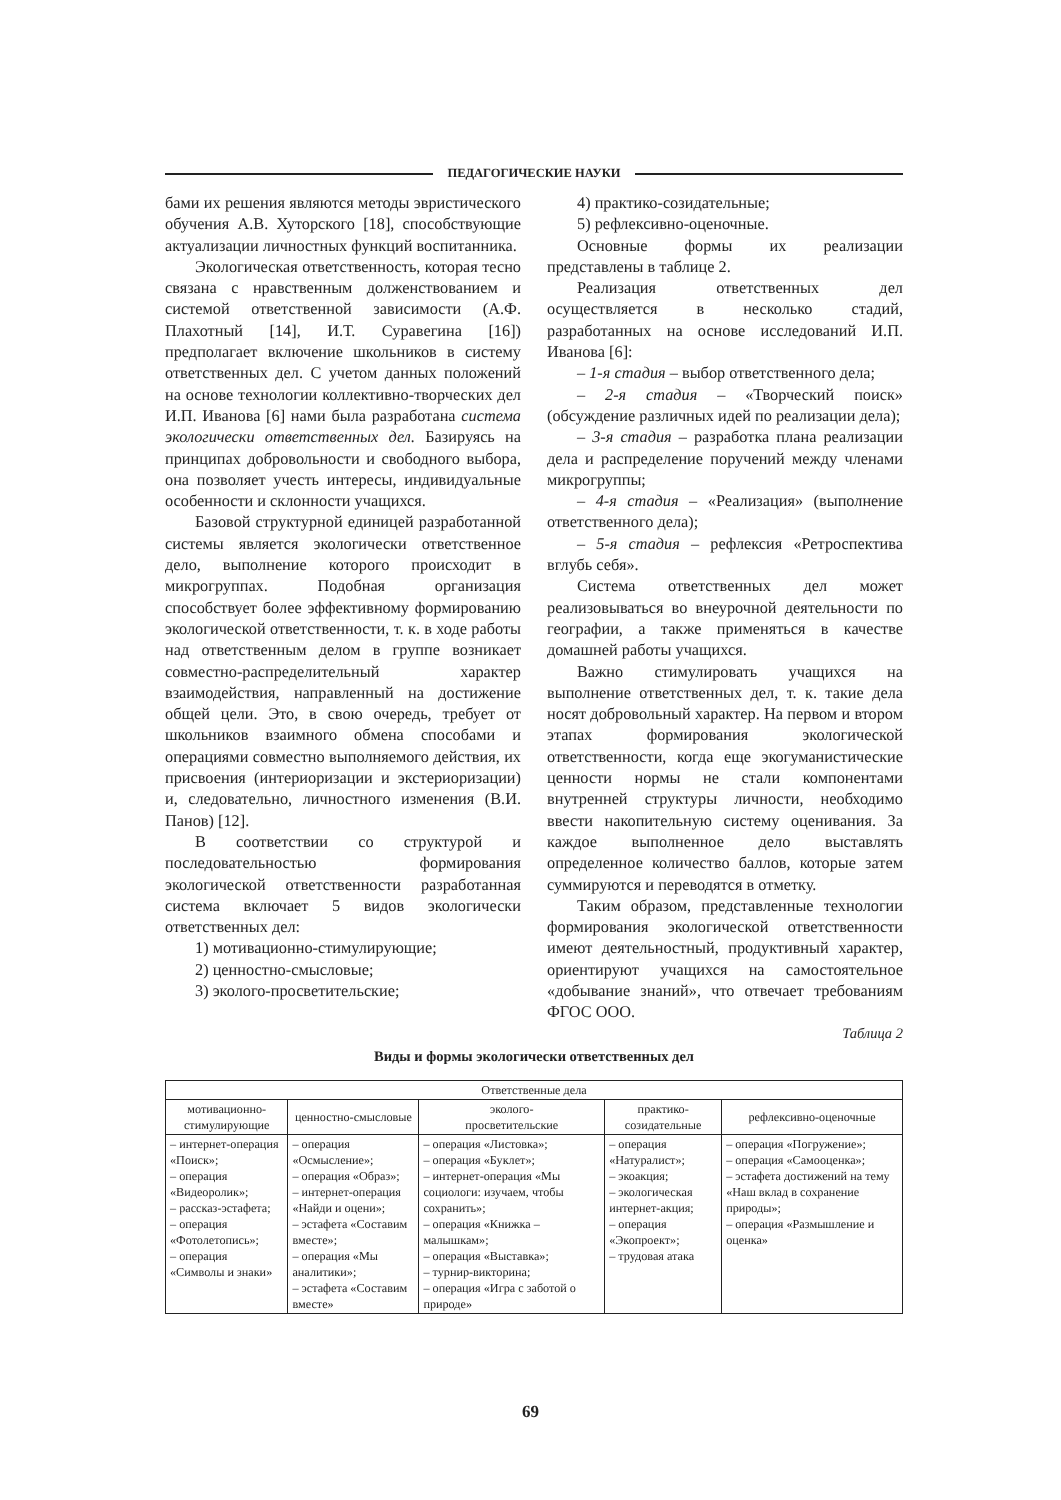ПЕДАГОГИЧЕСКИЕ НАУКИ
бами их решения являются методы эвристического обучения А.В. Хуторского [18], способствующие актуализации личностных функций воспитанника.
Экологическая ответственность, которая тесно связана с нравственным долженствованием и системой ответственной зависимости (А.Ф. Плахотный [14], И.Т. Суравегина [16]) предполагает включение школьников в систему ответственных дел. С учетом данных положений на основе технологии коллективно-творческих дел И.П. Иванова [6] нами была разработана система экологически ответственных дел. Базируясь на принципах добровольности и свободного выбора, она позволяет учесть интересы, индивидуальные особенности и склонности учащихся.
Базовой структурной единицей разработанной системы является экологически ответственное дело, выполнение которого происходит в микрогруппах. Подобная организация способствует более эффективному формированию экологической ответственности, т. к. в ходе работы над ответственным делом в группе возникает совместно-распределительный характер взаимодействия, направленный на достижение общей цели. Это, в свою очередь, требует от школьников взаимного обмена способами и операциями совместно выполняемого действия, их присвоения (интериоризации и экстериоризации) и, следовательно, личностного изменения (В.И. Панов) [12].
В соответствии со структурой и последовательностью формирования экологической ответственности разработанная система включает 5 видов экологически ответственных дел:
1) мотивационно-стимулирующие;
2) ценностно-смысловые;
3) эколого-просветительские;
4) практико-созидательные;
5) рефлексивно-оценочные.
Основные формы их реализации представлены в таблице 2.
Реализация ответственных дел осуществляется в несколько стадий, разработанных на основе исследований И.П. Иванова [6]:
– 1-я стадия – выбор ответственного дела;
– 2-я стадия – «Творческий поиск» (обсуждение различных идей по реализации дела);
– 3-я стадия – разработка плана реализации дела и распределение поручений между членами микрогруппы;
– 4-я стадия – «Реализация» (выполнение ответственного дела);
– 5-я стадия – рефлексия «Ретроспектива вглубь себя».
Система ответственных дел может реализовываться во внеурочной деятельности по географии, а также применяться в качестве домашней работы учащихся.
Важно стимулировать учащихся на выполнение ответственных дел, т. к. такие дела носят добровольный характер. На первом и втором этапах формирования экологической ответственности, когда еще экогуманистические ценности нормы не стали компонентами внутренней структуры личности, необходимо ввести накопительную систему оценивания. За каждое выполненное дело выставлять определенное количество баллов, которые затем суммируются и переводятся в отметку.
Таким образом, представленные технологии формирования экологической ответственности имеют деятельностный, продуктивный характер, ориентируют учащихся на самостоятельное «добывание знаний», что отвечает требованиям ФГОС ООО.
Таблица 2
Виды и формы экологически ответственных дел
| Ответственные дела | | | | |
| --- | --- | --- | --- | --- |
| мотивационно- стимулирующие | ценностно-смысловые | эколого- просветительские | практико- созидательные | рефлексивно-оценочные |
| – интернет-операция «Поиск»; – операция «Видеоролик»; – рассказ-эстафета; – операция «Фотолетопись»; – операция «Символы и знаки» | – операция «Осмысление»; – операция «Образ»; – интернет-операция «Найди и оцени»; – эстафета «Составим вместе»; – операция «Мы аналитики»; – эстафета «Составим вместе» | – операция «Листовка»; – операция «Буклет»; – интернет-операция «Мы социологи: изучаем, чтобы сохранить»; – операция «Книжка – малышкам»; – операция «Выставка»; – турнир-викторина; – операция «Игра с заботой о природе» | – операция «Натуралист»; – экоакция; – экологическая интернет-акция; – операция «Экопроект»; – трудовая атака | – операция «Погружение»; – операция «Самооценка»; – эстафета достижений на тему «Наш вклад в сохранение природы»; – операция «Размышление и оценка» |
69